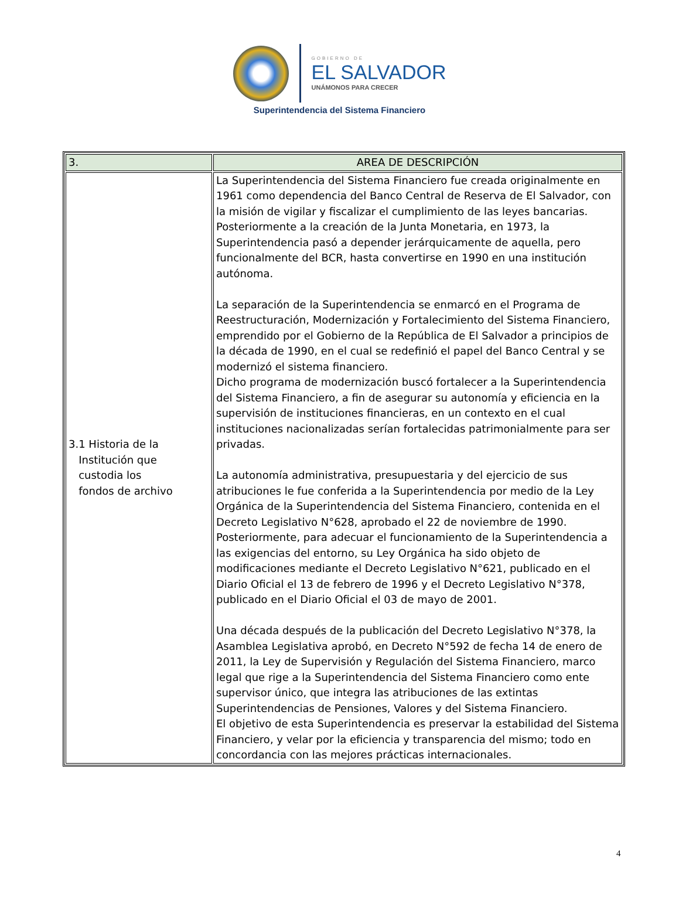GOBIERNO DE
EL SALVADOR
UNÁMONOS PARA CRECER
Superintendencia del Sistema Financiero
| 3. | AREA DE DESCRIPCIÓN |
| 3.1 Historia de la Institución que custodia los fondos de archivo | La Superintendencia del Sistema Financiero fue creada originalmente en 1961 como dependencia del Banco Central de Reserva de El Salvador, con la misión de vigilar y fiscalizar el cumplimiento de las leyes bancarias. Posteriormente a la creación de la Junta Monetaria, en 1973, la Superintendencia pasó a depender jerárquicamente de aquella, pero funcionalmente del BCR, hasta convertirse en 1990 en una institución autónoma. La separación de la Superintendencia se enmarcó en el Programa de Reestructuración, Modernización y Fortalecimiento del Sistema Financiero, emprendido por el Gobierno de la República de El Salvador a principios de la década de 1990, en el cual se redefinió el papel del Banco Central y se modernizó el sistema financiero. Dicho programa de modernización buscó fortalecer a la Superintendencia del Sistema Financiero, a fin de asegurar su autonomía y eficiencia en la supervisión de instituciones financieras, en un contexto en el cual instituciones nacionalizadas serían fortalecidas patrimonialmente para ser privadas. La autonomía administrativa, presupuestaria y del ejercicio de sus atribuciones le fue conferida a la Superintendencia por medio de la Ley Orgánica de la Superintendencia del Sistema Financiero, contenida en el Decreto Legislativo N°628, aprobado el 22 de noviembre de 1990. Posteriormente, para adecuar el funcionamiento de la Superintendencia a las exigencias del entorno, su Ley Orgánica ha sido objeto de modificaciones mediante el Decreto Legislativo N°621, publicado en el Diario Oficial el 13 de febrero de 1996 y el Decreto Legislativo N°378, publicado en el Diario Oficial el 03 de mayo de 2001. Una década después de la publicación del Decreto Legislativo N°378, la Asamblea Legislativa aprobó, en Decreto N°592 de fecha 14 de enero de 2011, la Ley de Supervisión y Regulación del Sistema Financiero, marco legal que rige a la Superintendencia del Sistema Financiero como ente supervisor único, que integra las atribuciones de las extintas Superintendencias de Pensiones, Valores y del Sistema Financiero. El objetivo de esta Superintendencia es preservar la estabilidad del Sistema Financiero, y velar por la eficiencia y transparencia del mismo; todo en concordancia con las mejores prácticas internacionales. |
4